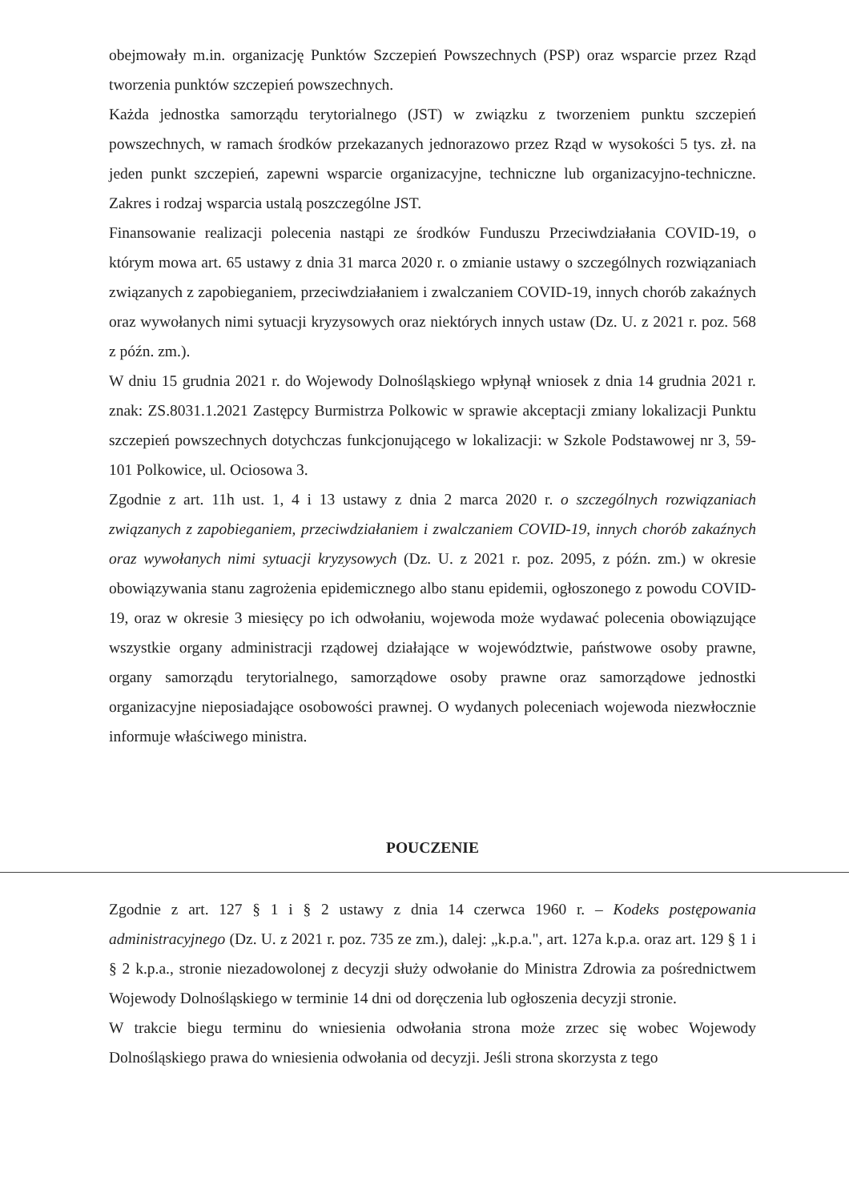obejmowały m.in. organizację Punktów Szczepień Powszechnych (PSP) oraz wsparcie przez Rząd tworzenia punktów szczepień powszechnych.
Każda jednostka samorządu terytorialnego (JST) w związku z tworzeniem punktu szczepień powszechnych, w ramach środków przekazanych jednorazowo przez Rząd w wysokości 5 tys. zł. na jeden punkt szczepień, zapewni wsparcie organizacyjne, techniczne lub organizacyjno-techniczne. Zakres i rodzaj wsparcia ustalą poszczególne JST.
Finansowanie realizacji polecenia nastąpi ze środków Funduszu Przeciwdziałania COVID-19, o którym mowa art. 65 ustawy z dnia 31 marca 2020 r. o zmianie ustawy o szczególnych rozwiązaniach związanych z zapobieganiem, przeciwdziałaniem i zwalczaniem COVID-19, innych chorób zakaźnych oraz wywołanych nimi sytuacji kryzysowych oraz niektórych innych ustaw (Dz. U. z 2021 r. poz. 568 z późn. zm.).
W dniu 15 grudnia 2021 r. do Wojewody Dolnośląskiego wpłynął wniosek z dnia 14 grudnia 2021 r. znak: ZS.8031.1.2021 Zastępcy Burmistrza Polkowic w sprawie akceptacji zmiany lokalizacji Punktu szczepień powszechnych dotychczas funkcjonującego w lokalizacji: w Szkole Podstawowej nr 3, 59-101 Polkowice, ul. Ociosowa 3.
Zgodnie z art. 11h ust. 1, 4 i 13 ustawy z dnia 2 marca 2020 r. o szczególnych rozwiązaniach związanych z zapobieganiem, przeciwdziałaniem i zwalczaniem COVID-19, innych chorób zakaźnych oraz wywołanych nimi sytuacji kryzysowych (Dz. U. z 2021 r. poz. 2095, z późn. zm.) w okresie obowiązywania stanu zagrożenia epidemicznego albo stanu epidemii, ogłoszonego z powodu COVID-19, oraz w okresie 3 miesięcy po ich odwołaniu, wojewoda może wydawać polecenia obowiązujące wszystkie organy administracji rządowej działające w województwie, państwowe osoby prawne, organy samorządu terytorialnego, samorządowe osoby prawne oraz samorządowe jednostki organizacyjne nieposiadające osobowości prawnej. O wydanych poleceniach wojewoda niezwłocznie informuje właściwego ministra.
POUCZENIE
Zgodnie z art. 127 § 1 i § 2 ustawy z dnia 14 czerwca 1960 r. – Kodeks postępowania administracyjnego (Dz. U. z 2021 r. poz. 735 ze zm.), dalej: „k.p.a.", art. 127a k.p.a. oraz art. 129 § 1 i § 2 k.p.a., stronie niezadowolonej z decyzji służy odwołanie do Ministra Zdrowia za pośrednictwem Wojewody Dolnośląskiego w terminie 14 dni od doręczenia lub ogłoszenia decyzji stronie.
W trakcie biegu terminu do wniesienia odwołania strona może zrzec się wobec Wojewody Dolnośląskiego prawa do wniesienia odwołania od decyzji. Jeśli strona skorzysta z tego